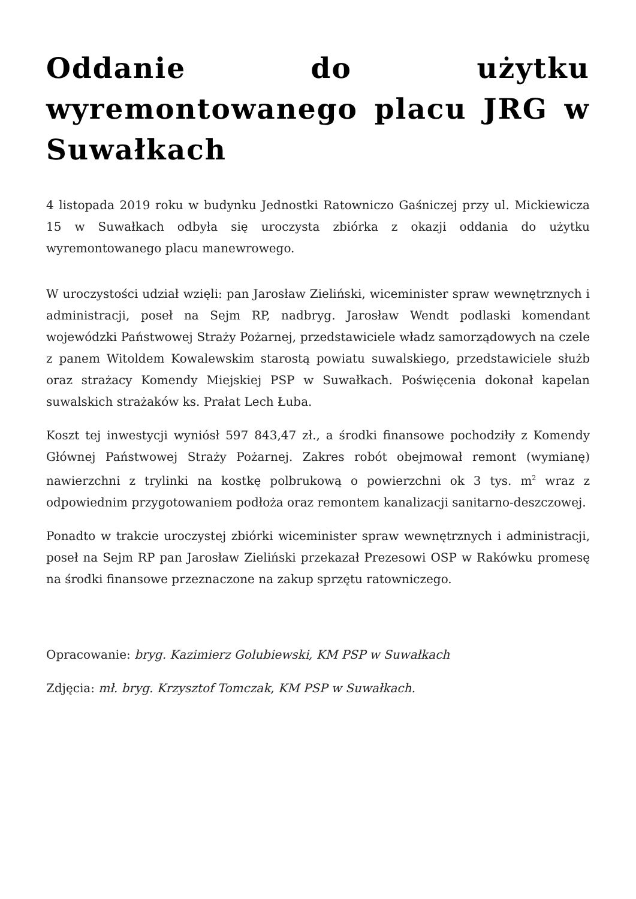Oddanie do użytku wyremontowanego placu JRG w Suwałkach
4 listopada 2019 roku w budynku Jednostki Ratowniczo Gaśniczej przy ul. Mickiewicza 15 w Suwałkach odbyła się uroczysta zbiórka z okazji oddania do użytku wyremontowanego placu manewrowego.
W uroczystości udział wzięli: pan Jarosław Zieliński, wiceminister spraw wewnętrznych i administracji, poseł na Sejm RP, nadbryg. Jarosław Wendt podlaski komendant wojewódzki Państwowej Straży Pożarnej, przedstawiciele władz samorządowych na czele z panem Witoldem Kowalewskim starostą powiatu suwalskiego, przedstawiciele służb oraz strażacy Komendy Miejskiej PSP w Suwałkach. Poświęcenia dokonał kapelan suwalskich strażaków ks. Prałat Lech Łuba.
Koszt tej inwestycji wyniósł 597 843,47 zł., a środki finansowe pochodziły z Komendy Głównej Państwowej Straży Pożarnej. Zakres robót obejmował remont (wymianę) nawierzchni z trylinki na kostkę polbrukową o powierzchni ok 3 tys. m<sup>2</sup> wraz z odpowiednim przygotowaniem podłoża oraz remontem kanalizacji sanitarno-deszczowej.
Ponadto w trakcie uroczystej zbiórki wiceminister spraw wewnętrznych i administracji, poseł na Sejm RP pan Jarosław Zieliński przekazał Prezesowi OSP w Rakówku promesę na środki finansowe przeznaczone na zakup sprzętu ratowniczego.
Opracowanie: bryg. Kazimierz Golubiewski, KM PSP w Suwałkach
Zdjęcia: mł. bryg. Krzysztof Tomczak, KM PSP w Suwałkach.